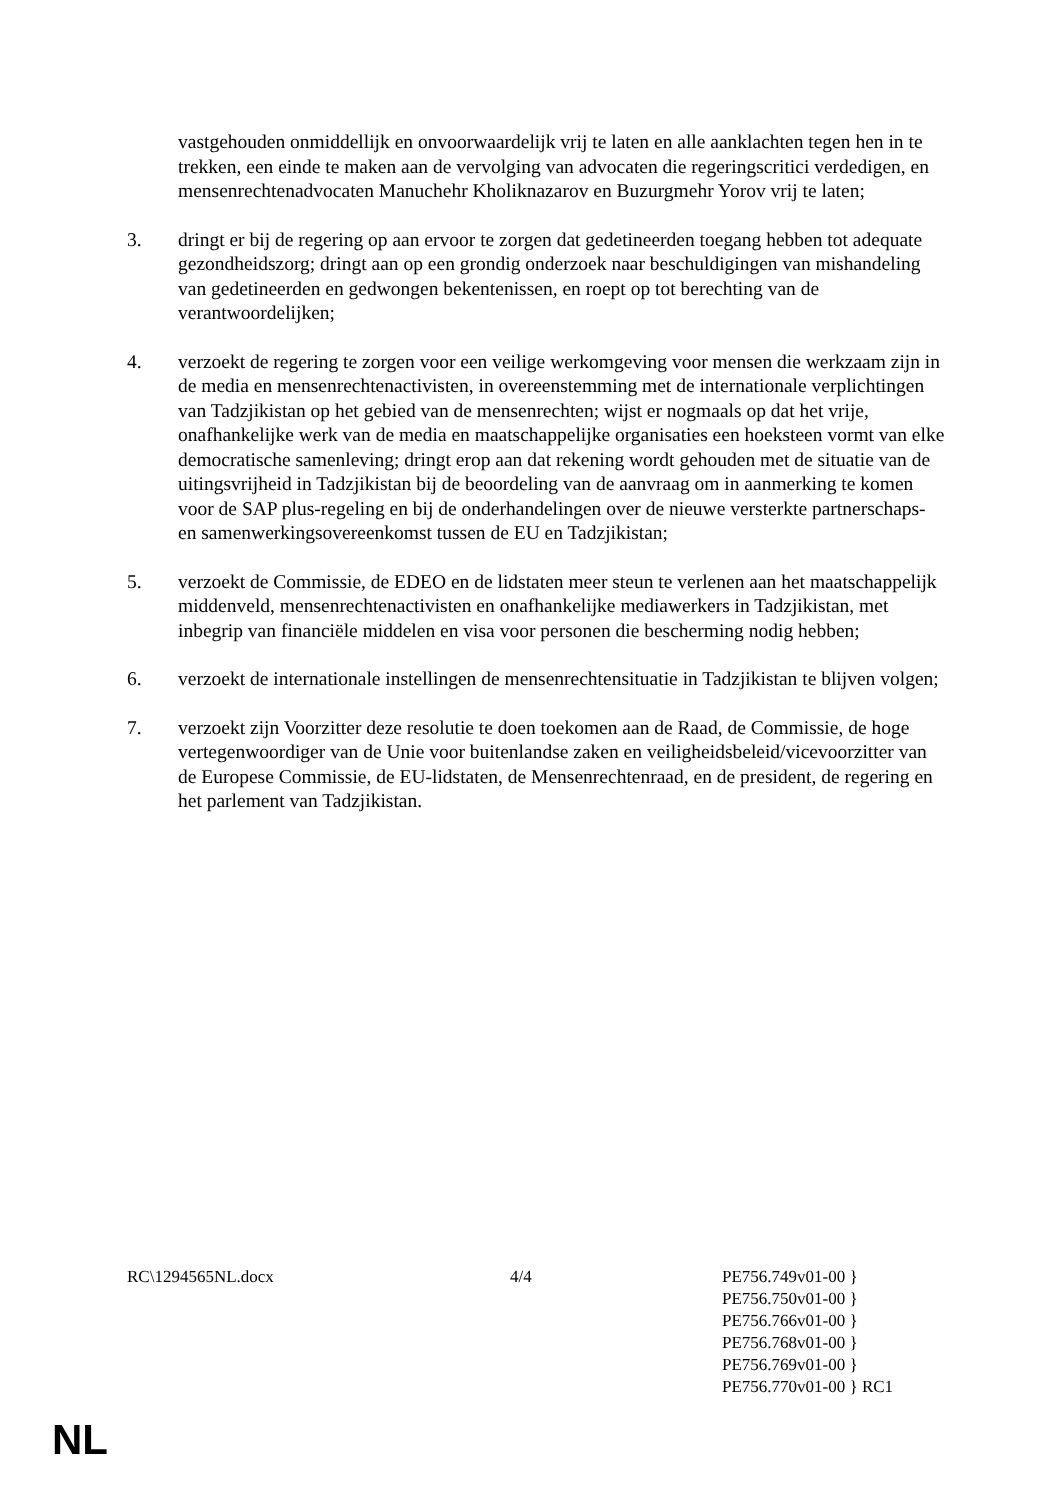vastgehouden onmiddellijk en onvoorwaardelijk vrij te laten en alle aanklachten tegen hen in te trekken, een einde te maken aan de vervolging van advocaten die regeringscritici verdedigen, en mensenrechtenadvocaten Manuchehr Kholiknazarov en Buzurgmehr Yorov vrij te laten;
3. dringt er bij de regering op aan ervoor te zorgen dat gedetineerden toegang hebben tot adequate gezondheidszorg; dringt aan op een grondig onderzoek naar beschuldigingen van mishandeling van gedetineerden en gedwongen bekentenissen, en roept op tot berechting van de verantwoordelijken;
4. verzoekt de regering te zorgen voor een veilige werkomgeving voor mensen die werkzaam zijn in de media en mensenrechtenactivisten, in overeenstemming met de internationale verplichtingen van Tadzjikistan op het gebied van de mensenrechten; wijst er nogmaals op dat het vrije, onafhankelijke werk van de media en maatschappelijke organisaties een hoeksteen vormt van elke democratische samenleving; dringt erop aan dat rekening wordt gehouden met de situatie van de uitingsvrijheid in Tadzjikistan bij de beoordeling van de aanvraag om in aanmerking te komen voor de SAP plus-regeling en bij de onderhandelingen over de nieuwe versterkte partnerschaps- en samenwerkingsovereenkomst tussen de EU en Tadzjikistan;
5. verzoekt de Commissie, de EDEO en de lidstaten meer steun te verlenen aan het maatschappelijk middenveld, mensenrechtenactivisten en onafhankelijke mediawerkers in Tadzjikistan, met inbegrip van financiële middelen en visa voor personen die bescherming nodig hebben;
6. verzoekt de internationale instellingen de mensenrechtensituatie in Tadzjikistan te blijven volgen;
7. verzoekt zijn Voorzitter deze resolutie te doen toekomen aan de Raad, de Commissie, de hoge vertegenwoordiger van de Unie voor buitenlandse zaken en veiligheidsbeleid/vicevoorzitter van de Europese Commissie, de EU-lidstaten, de Mensenrechtenraad, en de president, de regering en het parlement van Tadzjikistan.
RC\1294565NL.docx 4/4 PE756.749v01-00 }
PE756.750v01-00 }
PE756.766v01-00 }
PE756.768v01-00 }
PE756.769v01-00 }
PE756.770v01-00 } RC1
NL